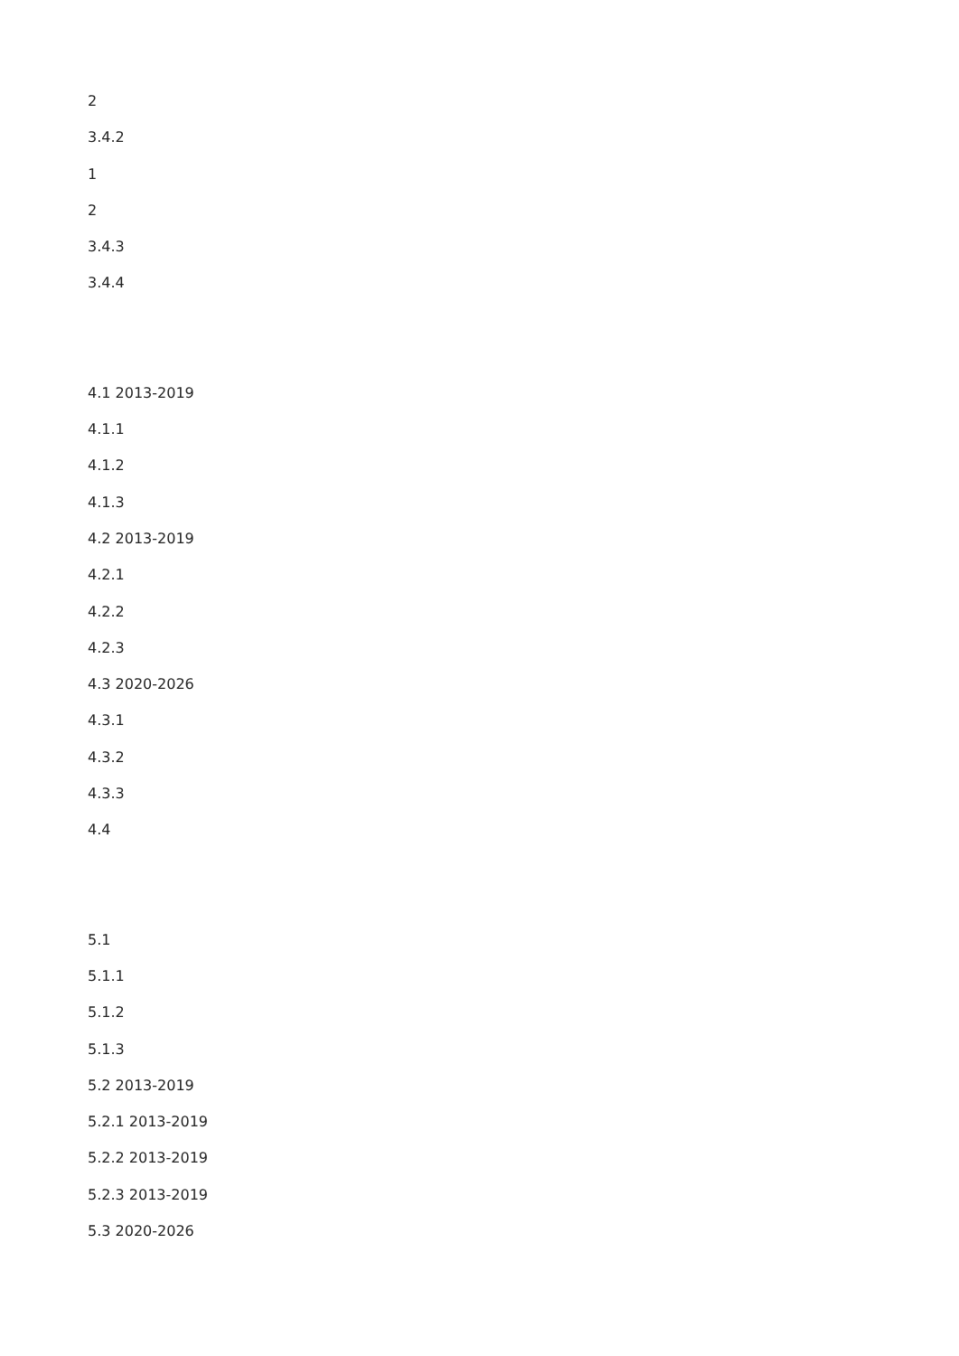2
3.4.2
1
2
3.4.3
3.4.4
4.1 2013-2019
4.1.1
4.1.2
4.1.3
4.2 2013-2019
4.2.1
4.2.2
4.2.3
4.3 2020-2026
4.3.1
4.3.2
4.3.3
4.4
5.1
5.1.1
5.1.2
5.1.3
5.2 2013-2019
5.2.1 2013-2019
5.2.2 2013-2019
5.2.3 2013-2019
5.3 2020-2026